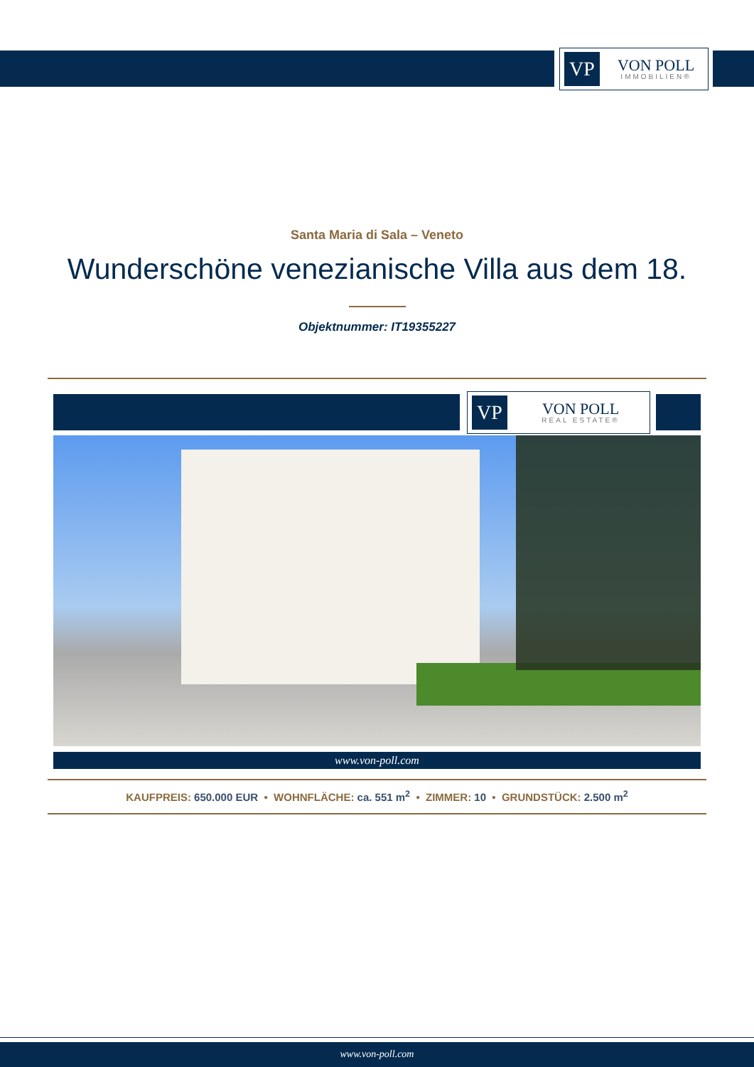VP
VON POLL
IMMOBILIEN®
Santa Maria di Sala – Veneto
Wunderschöne venezianische Villa aus dem 18.
Objektnummer: IT19355227
VP
VON POLL
REAL ESTATE®
www.von-poll.com
KAUFPREIS: 650.000 EUR • WOHNFLÄCHE: ca. 551 m<sup>2</sup> • ZIMMER: 10 • GRUNDSTÜCK: 2.500 m<sup>2</sup>
www.von-poll.com